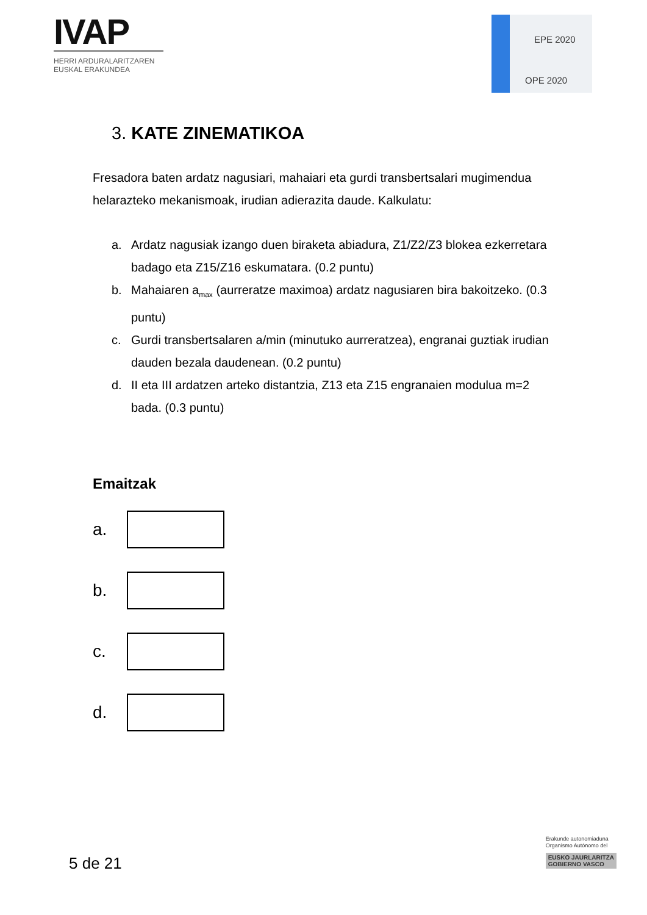IVAP
HERRI ARDURALARITZAREN
EUSKAL ERAKUNDEA
EPE 2020
OPE 2020
3. KATE ZINEMATIKOA
Fresadora baten ardatz nagusiari, mahaiari eta gurdi transbertsalari mugimendua helarazteko mekanismoak, irudian adierazita daude. Kalkulatu:
a. Ardatz nagusiak izango duen biraketa abiadura, Z1/Z2/Z3 blokea ezkerretara badago eta Z15/Z16 eskumatara. (0.2 puntu)
b. Mahaiaren a<sub>max</sub> (aurreratze maximoa) ardatz nagusiaren bira bakoitzeko. (0.3 puntu)
c. Gurdi transbertsalaren a/min (minutuko aurreratzea), engranai guztiak irudian dauden bezala daudenean. (0.2 puntu)
d. II eta III ardatzen arteko distantzia, Z13 eta Z15 engranaien modulua m=2 bada. (0.3 puntu)
Emaitzak
a.
b.
c.
d.
5 de 21
Erakunde autonomiaduna
Organismo Autónomo del
EUSKO JAURLARITZA
GOBIERNO VASCO